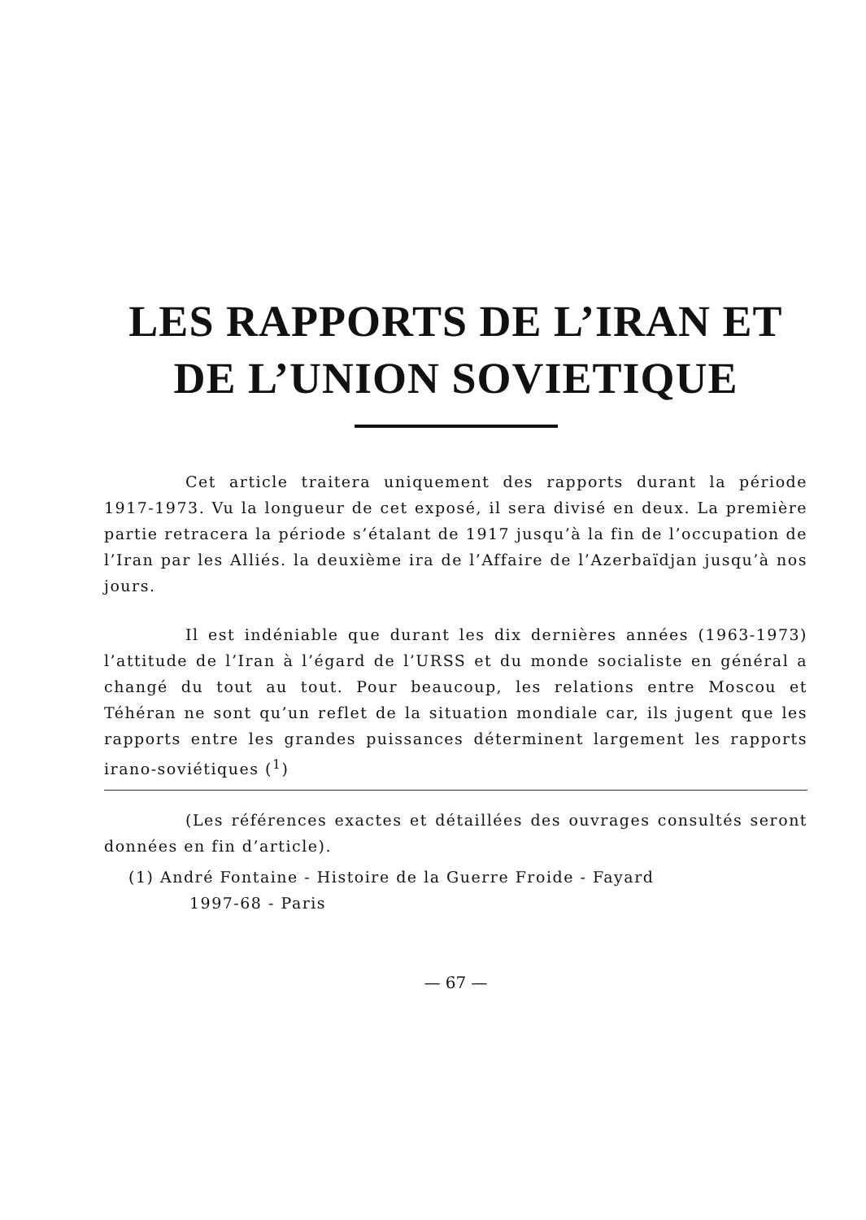LES RAPPORTS DE L’IRAN ET
DE L’UNION SOVIETIQUE
Cet article traitera uniquement des rapports durant la période 1917-1973. Vu la longueur de cet exposé, il sera divisé en deux. La première partie retracera la période s’étalant de 1917 jusqu’à la fin de l’occupation de l’Iran par les Alliés. la deuxième ira de l’Affaire de l’Azerbaïdjan jusqu’à nos jours.
Il est indéniable que durant les dix dernières années (1963-1973) l’attitude de l’Iran à l’égard de l’URSS et du monde socialiste en général a changé du tout au tout. Pour beaucoup, les relations entre Moscou et Téhéran ne sont qu’un reflet de la situation mondiale car, ils jugent que les rapports entre les grandes puissances déterminent largement les rapports irano-soviétiques (<sup>1</sup>)
(Les références exactes et détaillées des ouvrages consultés seront données en fin d’article).
(1) André Fontaine - Histoire de la Guerre Froide - Fayard
1997-68 - Paris
— 67 —